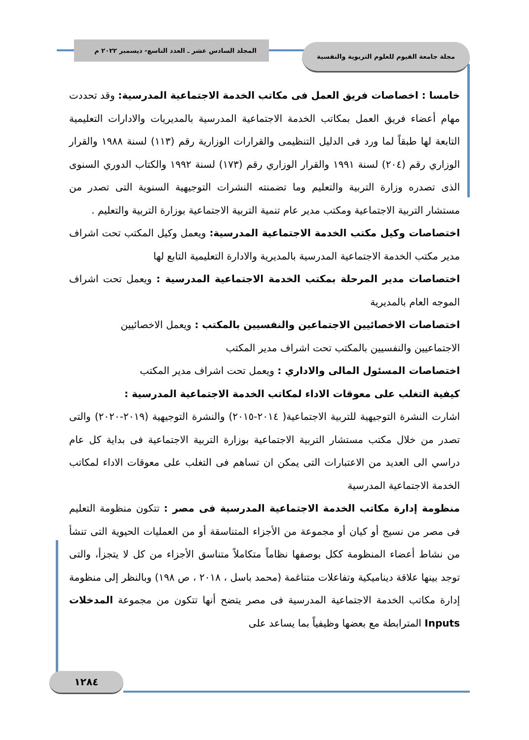مجلة جامعة الفيوم للعلوم التربوية والنفسية
المجلد السادس عشر ـ العدد التاسع- ديسمبر ٢٠٢٢ م
خامسا : اخصاصات فريق العمل فى مكاتب الخدمة الاجتماعية المدرسية: وقد تحددت مهام أعضاء فريق العمل بمكاتب الخدمة الاجتماعية المدرسية بالمديريات والادارات التعليمية التابعة لها طبقاً لما ورد فى الدليل التنظيمى والقرارات الوزارية رقم (١١٣) لسنة ١٩٨٨ والقرار الوزاري رقم (٢٠٤) لسنة ١٩٩١ والقرار الوزاري رقم (١٧٣) لسنة ١٩٩٢ والكتاب الدوري السنوى الذى تصدره وزارة التربية والتعليم وما تضمنته النشرات التوجيهية السنوية التى تصدر من مستشار التربية الاجتماعية ومكتب مدير عام تنمية التربية الاجتماعية بوزارة التربية والتعليم .
اختصاصات وكيل مكتب الخدمة الاجتماعية المدرسية: ويعمل وكيل المكتب تحت اشراف مدير مكتب الخدمة الاجتماعية المدرسية بالمديرية والادارة التعليمية التابع لها
اختصاصات مدير المرحلة بمكتب الخدمة الاجتماعية المدرسية : ويعمل تحت اشراف الموجه العام بالمديرية
اختصاصات الاخصائيين الاجتماعين والنفسيين بالمكتب : ويعمل الاخصائيين
الاجتماعيين والنفسيين بالمكتب تحت اشراف مدير المكتب
اختصاصات المسئول المالى والاداري : ويعمل تحت اشراف مدير المكتب
كيفية التغلب على معوقات الاداء لمكاتب الخدمة الاجتماعية المدرسية :
اشارت النشرة التوجيهية للتربية الاجتماعية( ٢٠١٤-٢٠١٥) والنشرة التوجيهية (٢٠١٩-٢٠٢٠) والتى تصدر من خلال مكتب مستشار التربية الاجتماعية بوزارة التربية الاجتماعية فى بداية كل عام دراسي الى العديد من الاعتبارات التى يمكن ان تساهم فى التغلب على معوقات الاداء لمكاتب الخدمة الاجتماعية المدرسية
منظومة إدارة مكاتب الخدمة الاجتماعية المدرسية فى مصر : تتكون منظومة التعليم فى مصر من نسيج أو كيان أو مجموعة من الأجزاء المتناسقة أو من العمليات الحيوية التى تنشأ من نشاط أعضاء المنظومة ككل بوصفها نظاماً متكاملاً متناسق الأجزاء من كل لا يتجزأ، والتى توجد بينها علاقة ديناميكية وتفاعلات متناغمة (محمد باسل ، ٢٠١٨ ، ص ١٩٨) وبالنظر إلى منظومة إدارة مكاتب الخدمة الاجتماعية المدرسية فى مصر يتضح أنها تتكون من مجموعة المدخلات Inputs المترابطة مع بعضها وظيفياً بما يساعد على
١٢٨٤